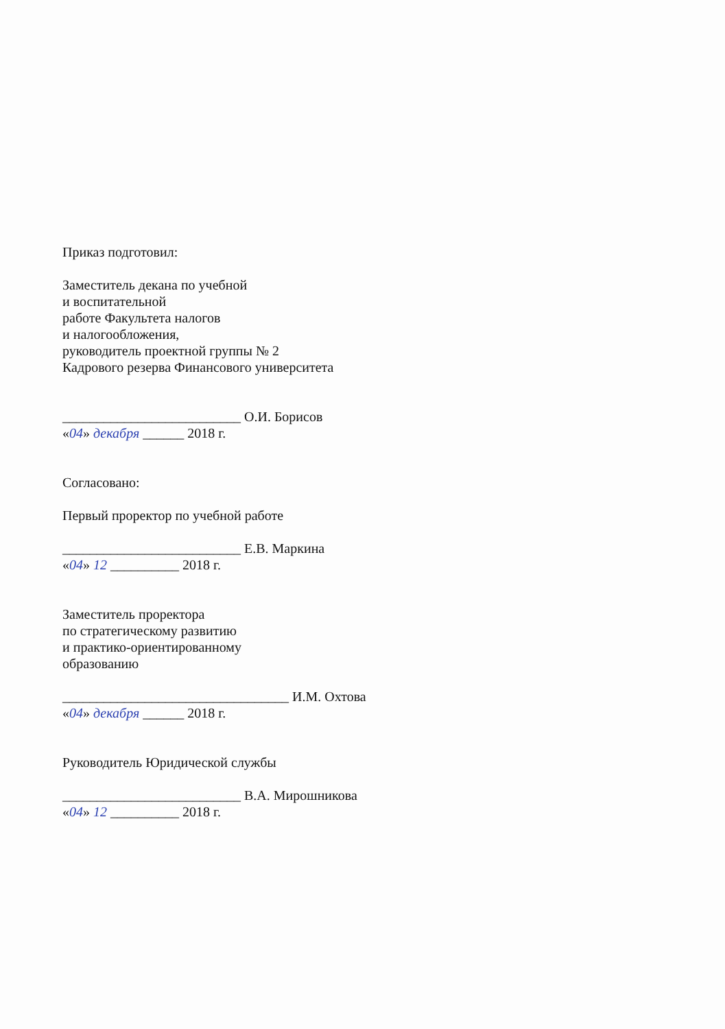Приказ подготовил:
Заместитель декана по учебной
и воспитательной
работе Факультета налогов
и налогообложения,
руководитель проектной группы № 2
Кадрового резерва Финансового университета
__________________________ О.И. Борисов
«04» декабря ______ 2018 г.
Согласовано:
Первый проректор по учебной работе
__________________________ Е.В. Маркина
«04» 12 __________ 2018 г.
Заместитель проректора
по стратегическому развитию
и практико-ориентированному
образованию
_________________________________ И.М. Охтова
«04» декабря ______ 2018 г.
Руководитель Юридической службы
__________________________ В.А. Мирошникова
«04» 12 __________ 2018 г.